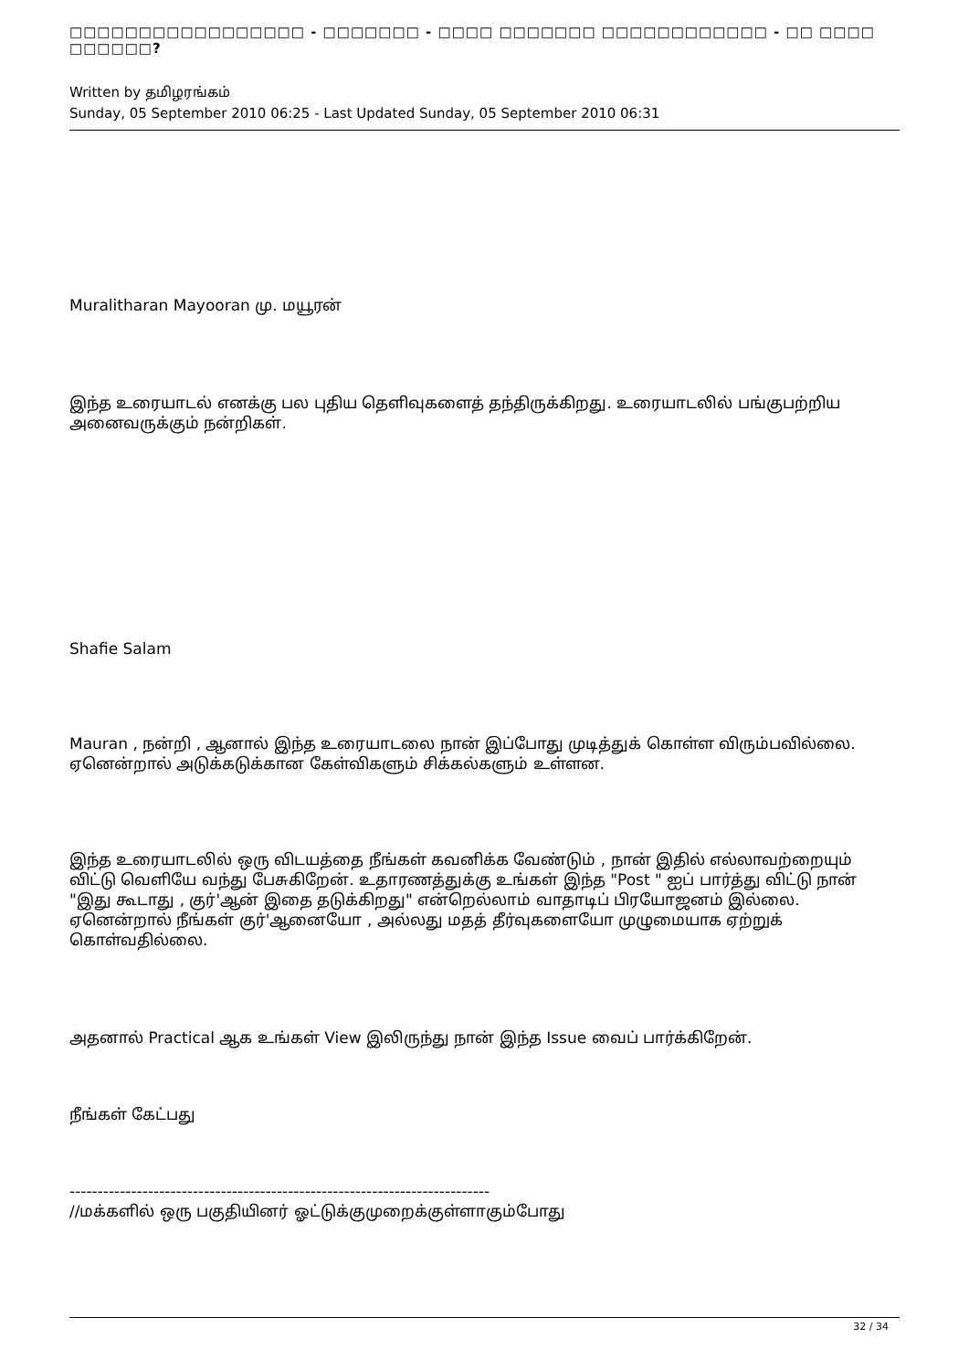□□□□□□□□□□□□□□□□□ - □□□□□□□ - □□□□ □□□□□□□ □□□□□□□□□□□□ - □□ □□□□ □□□□□□?
Written by தமிழரங்கம்
Sunday, 05 September 2010 06:25 - Last Updated Sunday, 05 September 2010 06:31
Muralitharan Mayooran மு. மயூரன்
இந்த உரையாடல் எனக்கு பல புதிய தெளிவுகளைத் தந்திருக்கிறது. உரையாடலில் பங்குபற்றிய அனைவருக்கும் நன்றிகள்.
Shafie Salam
Mauran , நன்றி , ஆனால் இந்த உரையாடலை நான் இப்போது முடித்துக் கொள்ள விரும்பவில்லை. ஏனென்றால் அடுக்கடுக்கான கேள்விகளும் சிக்கல்களும் உள்ளன.
இந்த உரையாடலில் ஒரு விடயத்தை நீங்கள் கவனிக்க வேண்டும் , நான் இதில் எல்லாவற்றையும் விட்டு வெளியே வந்து பேசுகிறேன். உதாரணத்துக்கு உங்கள் இந்த "Post " ஐப் பார்த்து விட்டு நான் "இது கூடாது , குர்'ஆன் இதை தடுக்கிறது" என்றெல்லாம் வாதாடிப் பிரயோஜனம் இல்லை. ஏனென்றால் நீங்கள் குர்'ஆனையோ , அல்லது மதத் தீர்வுகளையோ முழுமையாக ஏற்றுக் கொள்வதில்லை.
அதனால் Practical ஆக உங்கள் View இலிருந்து நான் இந்த Issue வைப் பார்க்கிறேன்.
நீங்கள் கேட்பது
---------------------------------------------------------------------------
//மக்களில் ஒரு பகுதியினர் ஓட்டுக்குமுறைக்குள்ளாகும்போது
32 / 34